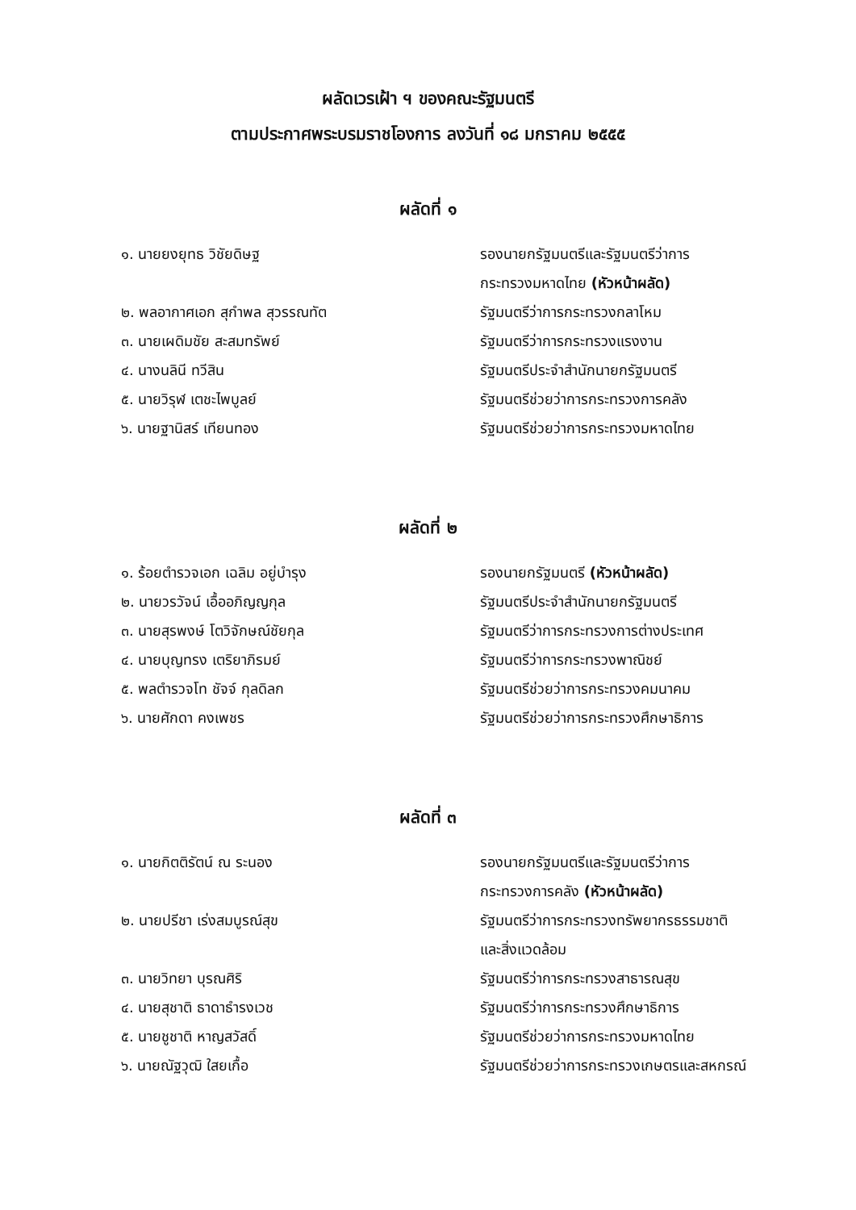ผลัดเวรเฝ้า ฯ ของคณะรัฐมนตรี
ตามประกาศพระบรมราชโองการ ลงวันที่ ๑๘ มกราคม ๒๕๕๕
ผลัดที่ ๑
| ๑. นายยงยุทธ วิชัยดิษฐ | รองนายกรัฐมนตรีและรัฐมนตรีว่าการ กระทรวงมหาดไทย (หัวหน้าผลัด) |
| ๒. พลอากาศเอก สุกำพล สุวรรณทัต | รัฐมนตรีว่าการกระทรวงกลาโหม |
| ๓. นายเผดิมชัย สะสมทรัพย์ | รัฐมนตรีว่าการกระทรวงแรงงาน |
| ๔. นางนลินี ทวีสิน | รัฐมนตรีประจำสำนักนายกรัฐมนตรี |
| ๕. นายวิรุฬ เตชะไพบูลย์ | รัฐมนตรีช่วยว่าการกระทรวงการคลัง |
| ๖. นายฐานิสร์ เทียนทอง | รัฐมนตรีช่วยว่าการกระทรวงมหาดไทย |
ผลัดที่ ๒
| ๑. ร้อยตำรวจเอก เฉลิม อยู่บำรุง | รองนายกรัฐมนตรี (หัวหน้าผลัด) |
| ๒. นายวรวัจน์ เอื้ออภิญญกุล | รัฐมนตรีประจำสำนักนายกรัฐมนตรี |
| ๓. นายสุรพงษ์ โตวิจักษณ์ชัยกุล | รัฐมนตรีว่าการกระทรวงการต่างประเทศ |
| ๔. นายบุญทรง เตริยาภิรมย์ | รัฐมนตรีว่าการกระทรวงพาณิชย์ |
| ๕. พลตำรวจโท ชัจจ์ กุลดิลก | รัฐมนตรีช่วยว่าการกระทรวงคมนาคม |
| ๖. นายศักดา คงเพชร | รัฐมนตรีช่วยว่าการกระทรวงศึกษาธิการ |
ผลัดที่ ๓
| ๑. นายกิตติรัตน์ ณ ระนอง | รองนายกรัฐมนตรีและรัฐมนตรีว่าการ กระทรวงการคลัง (หัวหน้าผลัด) |
| ๒. นายปรีชา เร่งสมบูรณ์สุข | รัฐมนตรีว่าการกระทรวงทรัพยากรธรรมชาติ และสิ่งแวดล้อม |
| ๓. นายวิทยา บุรณศิริ | รัฐมนตรีว่าการกระทรวงสาธารณสุข |
| ๔. นายสุชาติ ธาดาธำรงเวช | รัฐมนตรีว่าการกระทรวงศึกษาธิการ |
| ๕. นายชูชาติ หาญสวัสดิ์ | รัฐมนตรีช่วยว่าการกระทรวงมหาดไทย |
| ๖. นายณัฐวุฒิ ใสยเกื้อ | รัฐมนตรีช่วยว่าการกระทรวงเกษตรและสหกรณ์ |